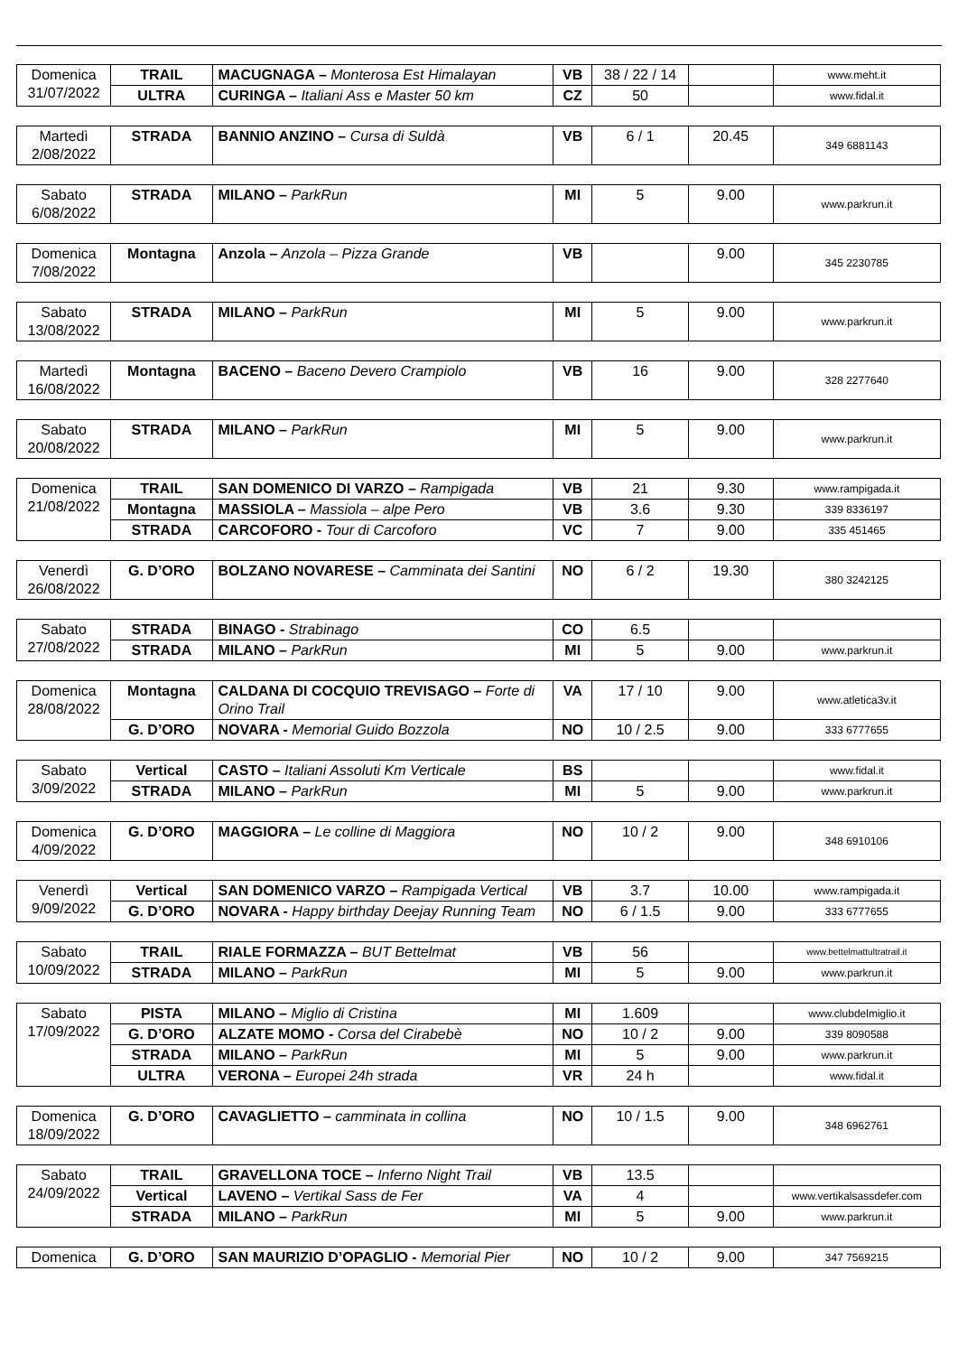| Domenica 31/07/2022 | TRAIL | MACUGNAGA – Monterosa Est Himalayan | VB | 38 / 22 / 14 | | www.meht.it |
| | ULTRA | CURINGA – Italiani Ass e Master 50 km | CZ | 50 | | www.fidal.it |
| Martedì 2/08/2022 | STRADA | BANNIO ANZINO – Cursa di Suldà | VB | 6 / 1 | 20.45 | 349 6881143 |
| Sabato 6/08/2022 | STRADA | MILANO – ParkRun | MI | 5 | 9.00 | www.parkrun.it |
| Domenica 7/08/2022 | Montagna | Anzola – Anzola – Pizza Grande | VB | | 9.00 | 345 2230785 |
| Sabato 13/08/2022 | STRADA | MILANO – ParkRun | MI | 5 | 9.00 | www.parkrun.it |
| Martedì 16/08/2022 | Montagna | BACENO – Baceno Devero Crampiolo | VB | 16 | 9.00 | 328 2277640 |
| Sabato 20/08/2022 | STRADA | MILANO – ParkRun | MI | 5 | 9.00 | www.parkrun.it |
| Domenica 21/08/2022 | TRAIL | SAN DOMENICO DI VARZO – Rampigada | VB | 21 | 9.30 | www.rampigada.it |
| | Montagna | MASSIOLA – Massiola – alpe Pero | VB | 3.6 | 9.30 | 339 8336197 |
| | STRADA | CARCOFORO - Tour di Carcoforo | VC | 7 | 9.00 | 335 451465 |
| Venerdì 26/08/2022 | G. D’ORO | BOLZANO NOVARESE – Camminata dei Santini | NO | 6 / 2 | 19.30 | 380 3242125 |
| Sabato 27/08/2022 | STRADA | BINAGO - Strabinago | CO | 6.5 | | |
| | STRADA | MILANO – ParkRun | MI | 5 | 9.00 | www.parkrun.it |
| Domenica 28/08/2022 | Montagna | CALDANA DI COCQUIO TREVISAGO – Forte di Orino Trail | VA | 17 / 10 | 9.00 | www.atletica3v.it |
| | G. D’ORO | NOVARA - Memorial Guido Bozzola | NO | 10 / 2.5 | 9.00 | 333 6777655 |
| Sabato 3/09/2022 | Vertical | CASTO – Italiani Assoluti Km Verticale | BS | | | www.fidal.it |
| | STRADA | MILANO – ParkRun | MI | 5 | 9.00 | www.parkrun.it |
| Domenica 4/09/2022 | G. D’ORO | MAGGIORA – Le colline di Maggiora | NO | 10 / 2 | 9.00 | 348 6910106 |
| Venerdì 9/09/2022 | Vertical | SAN DOMENICO VARZO – Rampigada Vertical | VB | 3.7 | 10.00 | www.rampigada.it |
| | G. D’ORO | NOVARA - Happy birthday Deejay Running Team | NO | 6 / 1.5 | 9.00 | 333 6777655 |
| Sabato 10/09/2022 | TRAIL | RIALE FORMAZZA – BUT Bettelmat | VB | 56 | | www.bettelmattultratrail.it |
| | STRADA | MILANO – ParkRun | MI | 5 | 9.00 | www.parkrun.it |
| Sabato 17/09/2022 | PISTA | MILANO – Miglio di Cristina | MI | 1.609 | | www.clubdelmiglio.it |
| | G. D’ORO | ALZATE MOMO - Corsa del Cirabebè | NO | 10 / 2 | 9.00 | 339 8090588 |
| | STRADA | MILANO – ParkRun | MI | 5 | 9.00 | www.parkrun.it |
| | ULTRA | VERONA – Europei 24h strada | VR | 24 h | | www.fidal.it |
| Domenica 18/09/2022 | G. D’ORO | CAVAGLIETTO – camminata in collina | NO | 10 / 1.5 | 9.00 | 348 6962761 |
| Sabato 24/09/2022 | TRAIL | GRAVELLONA TOCE – Inferno Night Trail | VB | 13.5 | | |
| | Vertical | LAVENO – Vertikal Sass de Fer | VA | 4 | | www.vertikalsassdefer.com |
| | STRADA | MILANO – ParkRun | MI | 5 | 9.00 | www.parkrun.it |
| Domenica | G. D’ORO | SAN MAURIZIO D’OPAGLIO - Memorial Pier | NO | 10 / 2 | 9.00 | 347 7569215 |